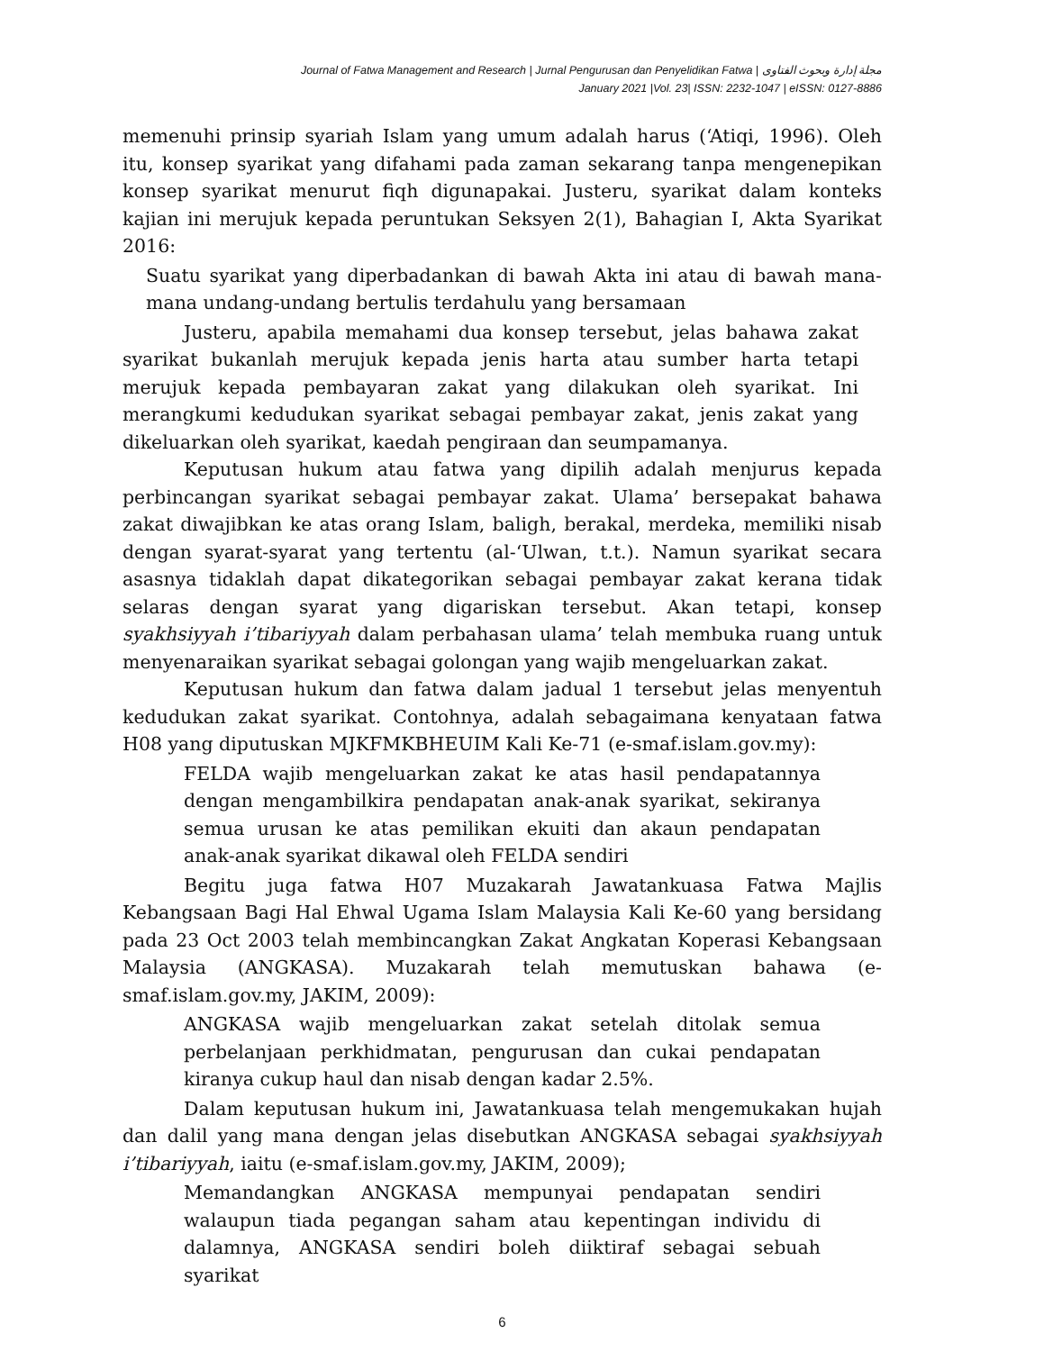Journal of Fatwa Management and Research | Jurnal Pengurusan dan Penyelidikan Fatwa | مجلة إدارة وبحوث الفتاوى
January 2021 |Vol. 23| ISSN: 2232-1047 | eISSN: 0127-8886
memenuhi prinsip syariah Islam yang umum adalah harus (‘Atiqi, 1996). Oleh itu, konsep syarikat yang difahami pada zaman sekarang tanpa mengenepikan konsep syarikat menurut fiqh digunapakai. Justeru, syarikat dalam konteks kajian ini merujuk kepada peruntukan Seksyen 2(1), Bahagian I, Akta Syarikat 2016:
Suatu syarikat yang diperbadankan di bawah Akta ini atau di bawah mana-mana undang-undang bertulis terdahulu yang bersamaan
Justeru, apabila memahami dua konsep tersebut, jelas bahawa zakat syarikat bukanlah merujuk kepada jenis harta atau sumber harta tetapi merujuk kepada pembayaran zakat yang dilakukan oleh syarikat. Ini merangkumi kedudukan syarikat sebagai pembayar zakat, jenis zakat yang dikeluarkan oleh syarikat, kaedah pengiraan dan seumpamanya.
Keputusan hukum atau fatwa yang dipilih adalah menjurus kepada perbincangan syarikat sebagai pembayar zakat. Ulama’ bersepakat bahawa zakat diwajibkan ke atas orang Islam, baligh, berakal, merdeka, memiliki nisab dengan syarat-syarat yang tertentu (al-‘Ulwan, t.t.). Namun syarikat secara asasnya tidaklah dapat dikategorikan sebagai pembayar zakat kerana tidak selaras dengan syarat yang digariskan tersebut. Akan tetapi, konsep syakhsiyyah i’tibariyyah dalam perbahasan ulama’ telah membuka ruang untuk menyenaraikan syarikat sebagai golongan yang wajib mengeluarkan zakat.
Keputusan hukum dan fatwa dalam jadual 1 tersebut jelas menyentuh kedudukan zakat syarikat. Contohnya, adalah sebagaimana kenyataan fatwa H08 yang diputuskan MJKFMKBHEUIM Kali Ke-71 (e-smaf.islam.gov.my):
FELDA wajib mengeluarkan zakat ke atas hasil pendapatannya dengan mengambilkira pendapatan anak-anak syarikat, sekiranya semua urusan ke atas pemilikan ekuiti dan akaun pendapatan anak-anak syarikat dikawal oleh FELDA sendiri
Begitu juga fatwa H07 Muzakarah Jawatankuasa Fatwa Majlis Kebangsaan Bagi Hal Ehwal Ugama Islam Malaysia Kali Ke-60 yang bersidang pada 23 Oct 2003 telah membincangkan Zakat Angkatan Koperasi Kebangsaan Malaysia (ANGKASA). Muzakarah telah memutuskan bahawa (e-smaf.islam.gov.my, JAKIM, 2009):
ANGKASA wajib mengeluarkan zakat setelah ditolak semua perbelanjaan perkhidmatan, pengurusan dan cukai pendapatan kiranya cukup haul dan nisab dengan kadar 2.5%.
Dalam keputusan hukum ini, Jawatankuasa telah mengemukakan hujah dan dalil yang mana dengan jelas disebutkan ANGKASA sebagai syakhsiyyah i’tibariyyah, iaitu (e-smaf.islam.gov.my, JAKIM, 2009);
Memandangkan ANGKASA mempunyai pendapatan sendiri walaupun tiada pegangan saham atau kepentingan individu di dalamnya, ANGKASA sendiri boleh diiktiraf sebagai sebuah syarikat
6